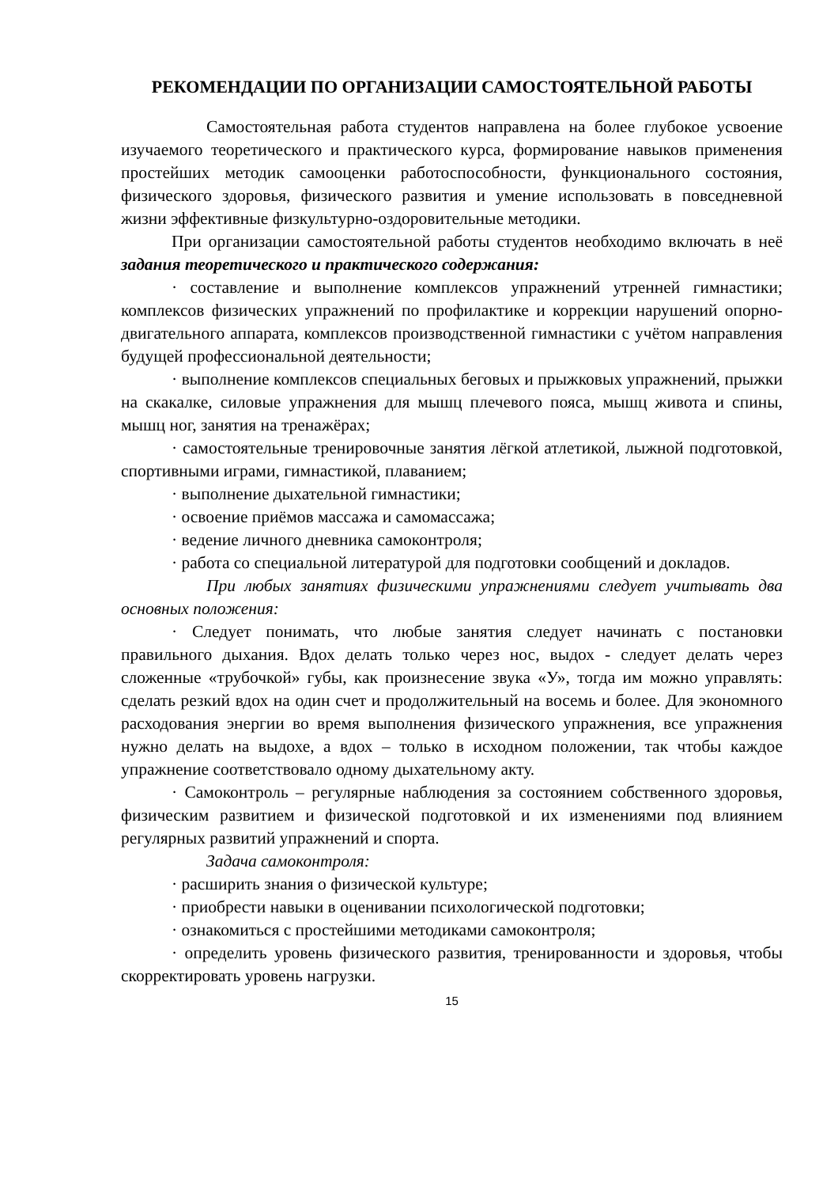РЕКОМЕНДАЦИИ ПО ОРГАНИЗАЦИИ САМОСТОЯТЕЛЬНОЙ РАБОТЫ
Самостоятельная работа студентов направлена на более глубокое усвоение изучаемого теоретического и практического курса, формирование навыков применения простейших методик самооценки работоспособности, функционального состояния, физического здоровья, физического развития и умение использовать в повседневной жизни эффективные физкультурно-оздоровительные методики.
При организации самостоятельной работы студентов необходимо включать в неё задания теоретического и практического содержания:
· составление и выполнение комплексов упражнений утренней гимнастики; комплексов физических упражнений по профилактике и коррекции нарушений опорно-двигательного аппарата, комплексов производственной гимнастики с учётом направления будущей профессиональной деятельности;
· выполнение комплексов специальных беговых и прыжковых упражнений, прыжки на скакалке, силовые упражнения для мышц плечевого пояса, мышц живота и спины, мышц ног, занятия на тренажёрах;
· самостоятельные тренировочные занятия лёгкой атлетикой, лыжной подготовкой, спортивными играми, гимнастикой, плаванием;
· выполнение дыхательной гимнастики;
· освоение приёмов массажа и самомассажа;
· ведение личного дневника самоконтроля;
· работа со специальной литературой для подготовки сообщений и докладов.
При любых занятиях физическими упражнениями следует учитывать два основных положения:
· Следует понимать, что любые занятия следует начинать с постановки правильного дыхания. Вдох делать только через нос, выдох - следует делать через сложенные «трубочкой» губы, как произнесение звука «У», тогда им можно управлять: сделать резкий вдох на один счет и продолжительный на восемь и более. Для экономного расходования энергии во время выполнения физического упражнения, все упражнения нужно делать на выдохе, а вдох – только в исходном положении, так чтобы каждое упражнение соответствовало одному дыхательному акту.
· Самоконтроль – регулярные наблюдения за состоянием собственного здоровья, физическим развитием и физической подготовкой и их изменениями под влиянием регулярных развитий упражнений и спорта.
Задача самоконтроля:
· расширить знания о физической культуре;
· приобрести навыки в оценивании психологической подготовки;
· ознакомиться с простейшими методиками самоконтроля;
· определить уровень физического развития, тренированности и здоровья, чтобы скорректировать уровень нагрузки.
15